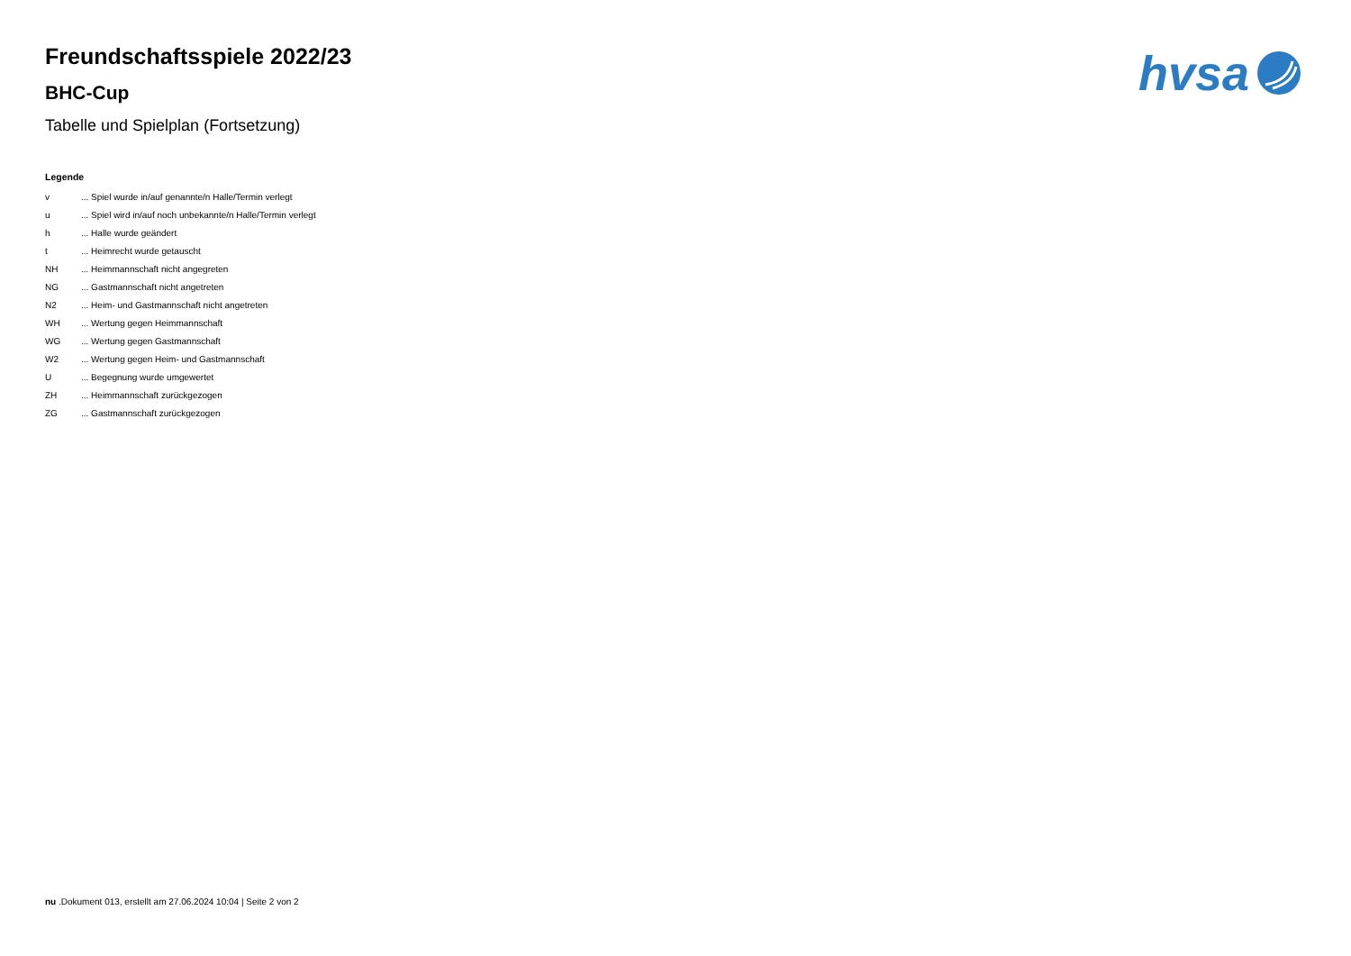hvsa
Freundschaftsspiele 2022/23
BHC-Cup
Tabelle und Spielplan (Fortsetzung)
Legende
| v | ... Spiel wurde in/auf genannte/n Halle/Termin verlegt |
| u | ... Spiel wird in/auf noch unbekannte/n Halle/Termin verlegt |
| h | ... Halle wurde geändert |
| t | ... Heimrecht wurde getauscht |
| NH | ... Heimmannschaft nicht angegreten |
| NG | ... Gastmannschaft nicht angetreten |
| N2 | ... Heim- und Gastmannschaft nicht angetreten |
| WH | ... Wertung gegen Heimmannschaft |
| WG | ... Wertung gegen Gastmannschaft |
| W2 | ... Wertung gegen Heim- und Gastmannschaft |
| U | ... Begegnung wurde umgewertet |
| ZH | ... Heimmannschaft zurückgezogen |
| ZG | ... Gastmannschaft zurückgezogen |
nu .Dokument 013, erstellt am 27.06.2024 10:04 | Seite 2 von 2